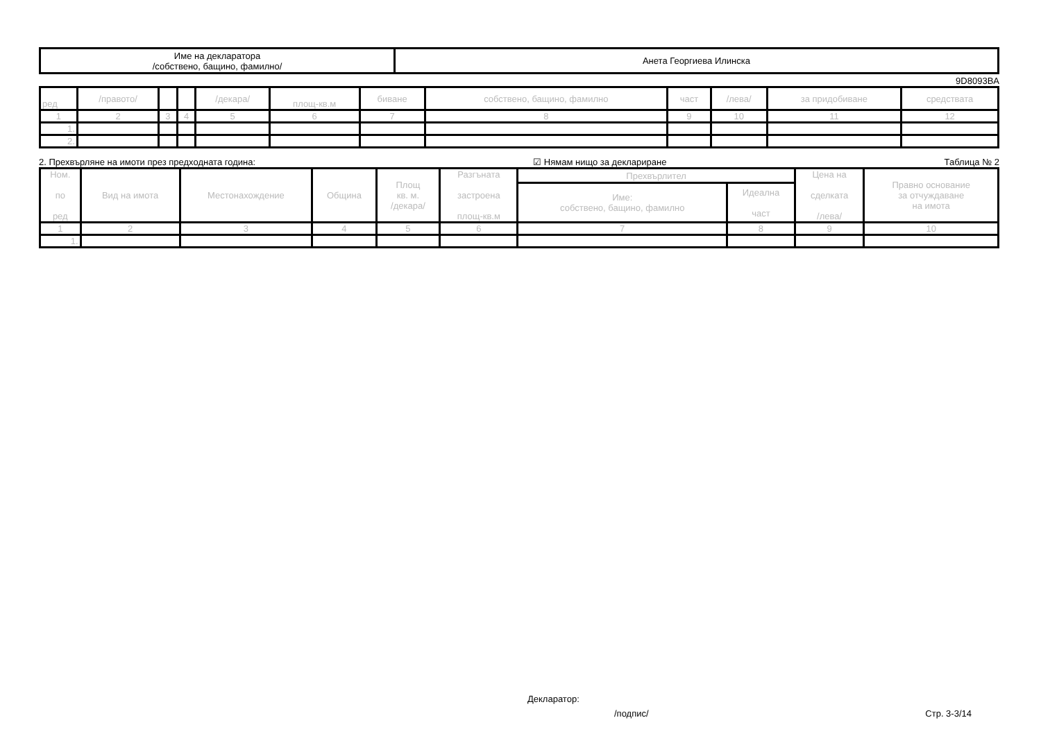| Име на декларатора /собствено, бащино, фамилно/ | Анета Георгиева Илинска |
9D8093BA
| ред | /правото/ | | | /декара/ | площ-кв.м | биване | собствено, бащино, фамилно | част | /лева/ | за придобиване | средствата |
| --- | --- | --- | --- | --- | --- | --- | --- | --- | --- | --- | --- |
| 1 | 2 | 3 | 4 | 5 | 6 | 7 | 8 | 9 | 10 | 11 | 12 |
| 1. | | | | | | | | | | | |
| 2. | | | | | | | | | | | |
2. Прехвърляне на имоти през предходната година: ☑ Нямам нищо за деклариране Таблица № 2
| Ном. по ред | Вид на имота | Местонахождение | Община | Площ кв. м. /декара/ | Разгъната застроена площ-кв.м | Прехвърлител | | Цена на сделката /лева/ | Правно основание за отчуждаване на имота |
| --- | --- | --- | --- | --- | --- | --- | --- | --- | --- |
| | | | | | | Име: собствено, бащино, фамилно | Идеална част | | |
| 1 | 2 | 3 | 4 | 5 | 6 | 7 | 8 | 9 | 10 |
| 1. | | | | | | | | | |
Декларатор:
/подпис/ Стр. 3-3/14